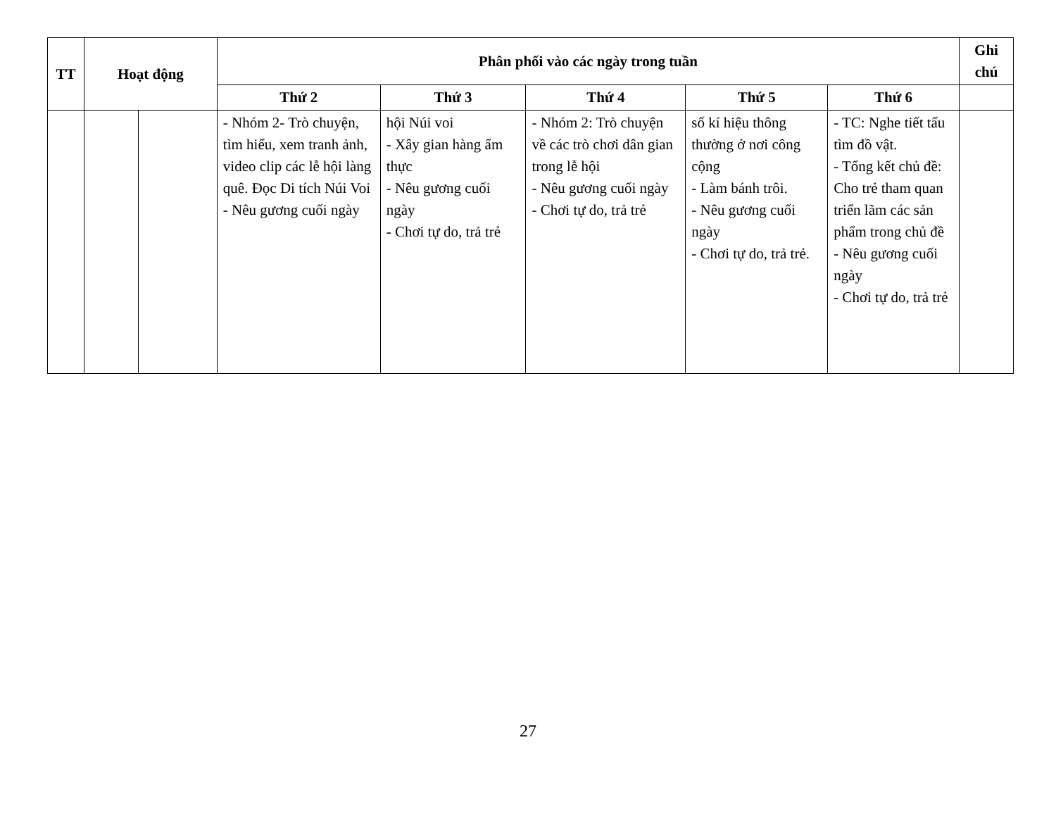| TT | Hoạt động | | Phân phối vào các ngày trong tuần | | | | | Ghi chú |
| --- | --- | --- | --- | --- | --- | --- | --- | --- |
| | | | Thứ 2 | Thứ 3 | Thứ 4 | Thứ 5 | Thứ 6 | |
| | | | - Nhóm 2- Trò chuyện, tìm hiểu, xem tranh ảnh, video clip các lễ hội làng quê. Đọc Di tích Núi Voi - Nêu gương cuối ngày | hội Núi voi - Xây gian hàng ẩm thực - Nêu gương cuối ngày - Chơi tự do, trả trẻ | - Nhóm 2: Trò chuyện về các trò chơi dân gian trong lễ hội - Nêu gương cuối ngày - Chơi tự do, trả trẻ | số kí hiệu thông thường ở nơi công cộng - Làm bánh trôi. - Nêu gương cuối ngày - Chơi tự do, trả trẻ. | - TC: Nghe tiết tấu tìm đồ vật. - Tổng kết chủ đề: Cho trẻ tham quan triển lãm các sản phẩm trong chủ đề - Nêu gương cuối ngày - Chơi tự do, trả trẻ | |
27